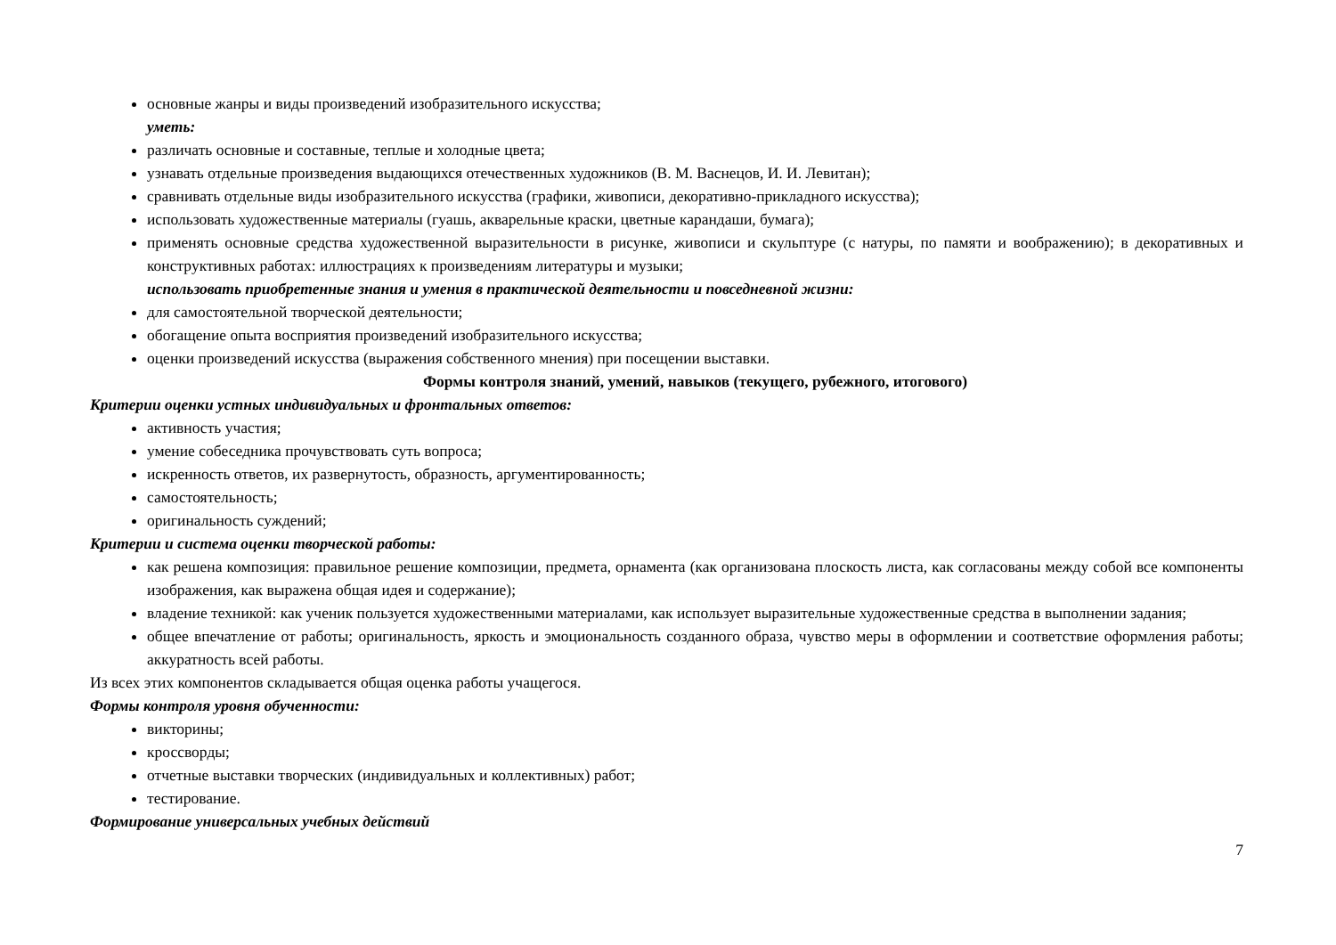основные жанры и виды произведений изобразительного искусства;
уметь:
различать основные и составные, теплые и холодные цвета;
узнавать отдельные произведения выдающихся отечественных художников (В. М. Васнецов, И. И. Левитан);
сравнивать отдельные виды изобразительного искусства (графики, живописи, декоративно-прикладного искусства);
использовать художественные материалы (гуашь, акварельные краски, цветные карандаши, бумага);
применять основные средства художественной выразительности в рисунке, живописи и скульптуре (с натуры, по памяти и воображению); в декоративных и конструктивных работах: иллюстрациях к произведениям литературы и музыки;
использовать приобретенные знания и умения в практической деятельности и повседневной жизни:
для самостоятельной творческой деятельности;
обогащение опыта восприятия произведений изобразительного искусства;
оценки произведений искусства (выражения собственного мнения) при посещении выставки.
Формы контроля знаний, умений, навыков (текущего, рубежного, итогового)
Критерии оценки устных индивидуальных и фронтальных ответов:
активность участия;
умение собеседника прочувствовать суть вопроса;
искренность ответов, их развернутость, образность, аргументированность;
самостоятельность;
оригинальность суждений;
Критерии и система оценки творческой работы:
как решена композиция: правильное решение композиции, предмета, орнамента (как организована плоскость листа, как согласованы между собой все компоненты изображения, как выражена общая идея и содержание);
владение техникой: как ученик пользуется художественными материалами, как использует выразительные художественные средства в выполнении задания;
общее впечатление от работы; оригинальность, яркость и эмоциональность созданного образа, чувство меры в оформлении и соответствие оформления работы; аккуратность всей работы.
Из всех этих компонентов складывается общая оценка работы учащегося.
Формы контроля уровня обученности:
викторины;
кроссворды;
отчетные выставки творческих (индивидуальных и коллективных) работ;
тестирование.
Формирование универсальных учебных действий
7